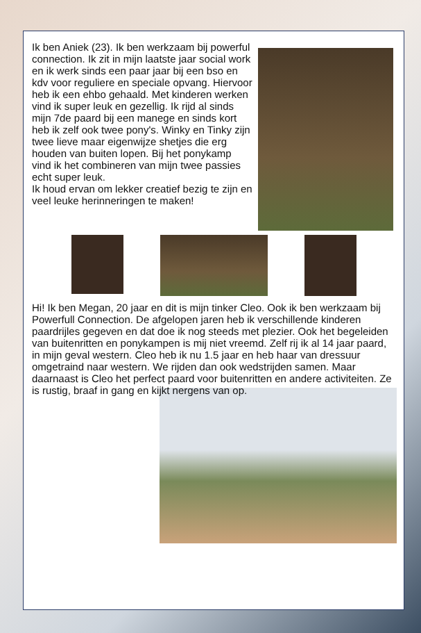Ik ben Aniek (23). Ik ben werkzaam bij powerful connection. Ik zit in mijn laatste jaar social work en ik werk sinds een paar jaar bij een bso en kdv voor reguliere en speciale opvang. Hiervoor heb ik een ehbo gehaald. Met kinderen werken vind ik super leuk en gezellig. Ik rijd al sinds mijn 7de paard bij een manege en sinds kort heb ik zelf ook twee pony's. Winky en Tinky zijn twee lieve maar eigenwijze shetjes die erg houden van buiten lopen. Bij het ponykamp vind ik het combineren van mijn twee passies echt super leuk.
Ik houd ervan om lekker creatief bezig te zijn en veel leuke herinneringen te maken!
Hi! Ik ben Megan, 20 jaar en dit is mijn tinker Cleo. Ook ik ben werkzaam bij Powerfull Connection. De afgelopen jaren heb ik verschillende kinderen paardrijles gegeven en dat doe ik nog steeds met plezier. Ook het begeleiden van buitenritten en ponykampen is mij niet vreemd. Zelf rij ik al 14 jaar paard, in mijn geval western. Cleo heb ik nu 1.5 jaar en heb haar van dressuur omgetraind naar western. We rijden dan ook wedstrijden samen. Maar daarnaast is Cleo het perfect paard voor buitenritten en andere activiteiten. Ze is rustig, braaf in gang en kijkt nergens van op.